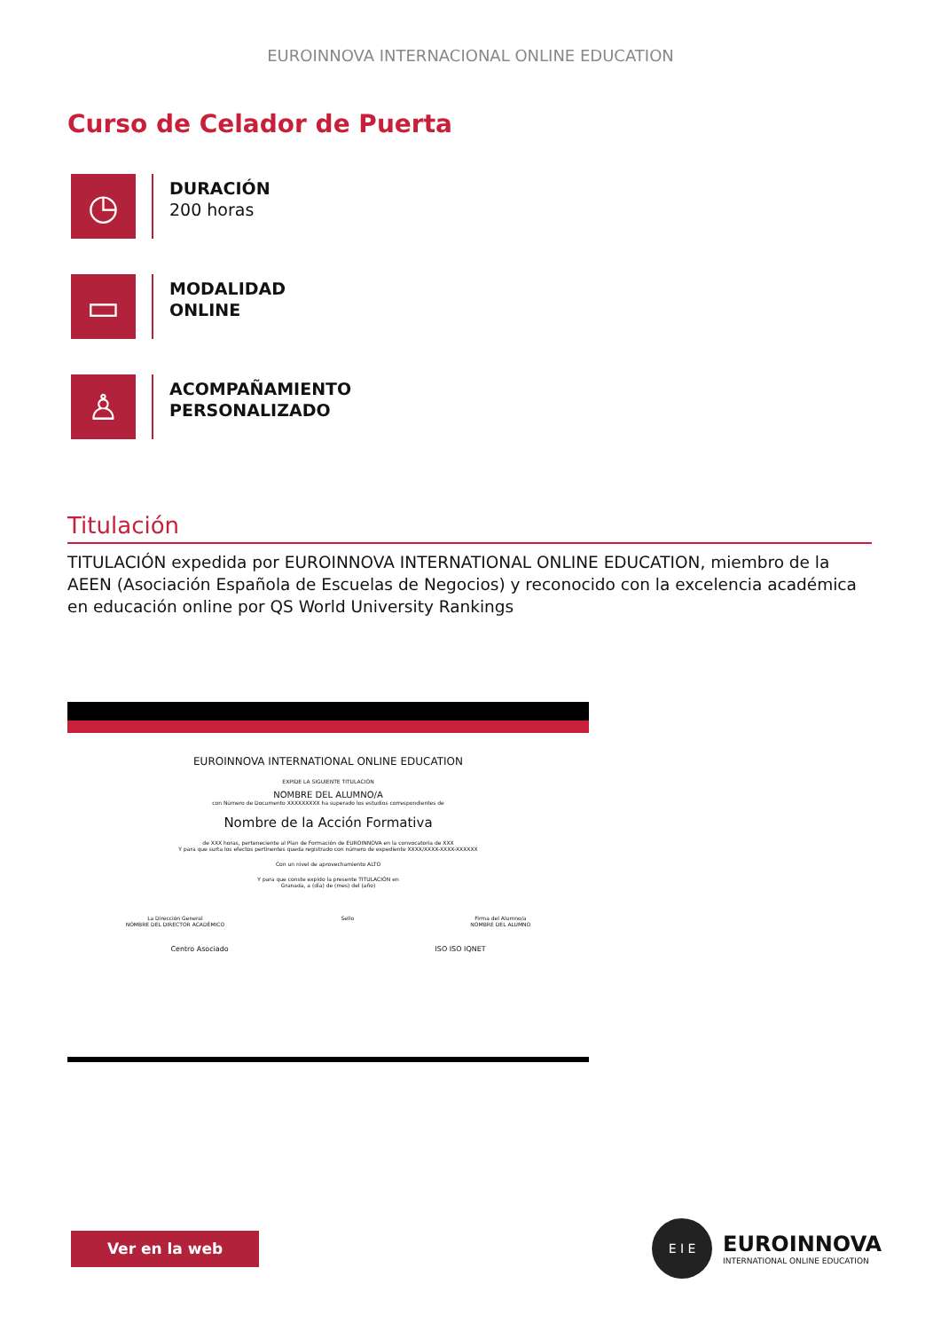EUROINNOVA INTERNACIONAL ONLINE EDUCATION
Curso de Celador de Puerta
◷
DURACIÓN
200 horas
▭
MODALIDAD
ONLINE
♙
ACOMPAÑAMIENTO
PERSONALIZADO
Titulación
TITULACIÓN expedida por EUROINNOVA INTERNATIONAL ONLINE EDUCATION, miembro de la AEEN (Asociación Española de Escuelas de Negocios) y reconocido con la excelencia académica en educación online por QS World University Rankings
EUROINNOVA INTERNATIONAL ONLINE EDUCATION
EXPIDE LA SIGUIENTE TITULACIÓN
NOMBRE DEL ALUMNO/A
con Número de Documento XXXXXXXXX ha superado los estudios correspondientes de
Nombre de la Acción Formativa
de XXX horas, perteneciente al Plan de Formación de EUROINNOVA en la convocatoria de XXX
Y para que surta los efectos pertinentes queda registrado con número de expediente XXXX/XXXX-XXXX-XXXXXX
Con un nivel de aprovechamiento ALTO
Y para que conste expido la presente TITULACIÓN en
Granada, a (día) de (mes) del (año)
La Dirección General
NOMBRE DEL DIRECTOR ACADÉMICO Sello Firma del Alumno/a
NOMBRE DEL ALUMNO
Centro Asociado ISO ISO IQNET
Ver en la web
E I E
EUROINNOVA
INTERNATIONAL ONLINE EDUCATION